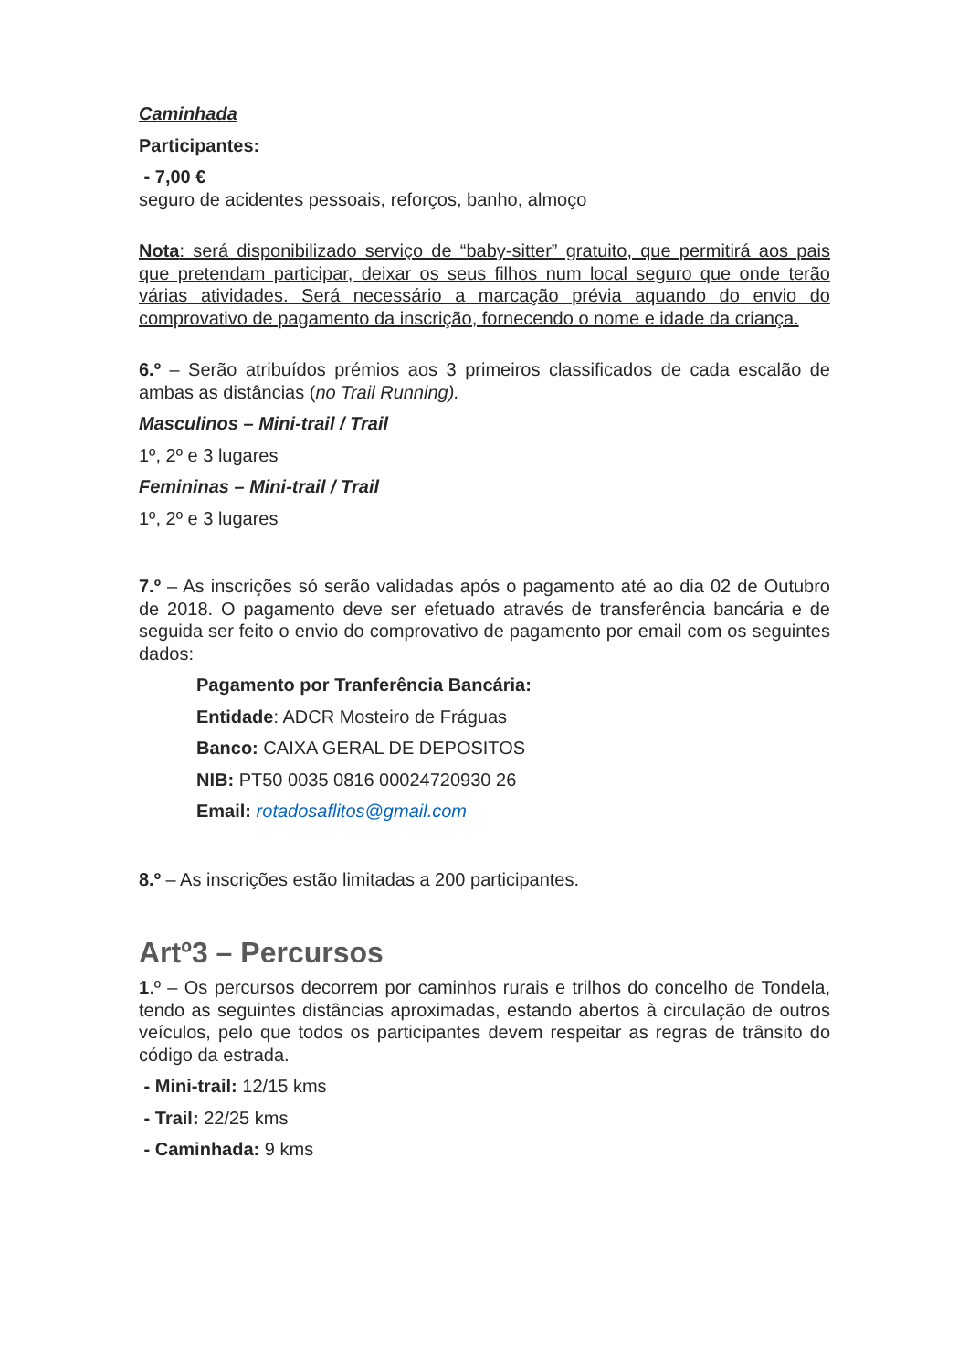Caminhada
Participantes:
- 7,00 €
seguro de acidentes pessoais, reforços, banho, almoço
Nota: será disponibilizado serviço de “baby-sitter” gratuito, que permitirá aos pais que pretendam participar, deixar os seus filhos num local seguro que onde terão várias atividades. Será necessário a marcação prévia aquando do envio do comprovativo de pagamento da inscrição, fornecendo o nome e idade da criança.
6.º – Serão atribuídos prémios aos 3 primeiros classificados de cada escalão de ambas as distâncias (no Trail Running).
Masculinos – Mini-trail / Trail
1º, 2º e 3 lugares
Femininas – Mini-trail / Trail
1º, 2º e 3 lugares
7.º – As inscrições só serão validadas após o pagamento até ao dia 02 de Outubro de 2018. O pagamento deve ser efetuado através de transferência bancária e de seguida ser feito o envio do comprovativo de pagamento por email com os seguintes dados:
Pagamento por Tranferência Bancária:
Entidade: ADCR Mosteiro de Fráguas
Banco: CAIXA GERAL DE DEPOSITOS
NIB: PT50 0035 0816 00024720930 26
Email: rotadosaflitos@gmail.com
8.º – As inscrições estão limitadas a 200 participantes.
Artº3 – Percursos
1.º – Os percursos decorrem por caminhos rurais e trilhos do concelho de Tondela, tendo as seguintes distâncias aproximadas, estando abertos à circulação de outros veículos, pelo que todos os participantes devem respeitar as regras de trânsito do código da estrada.
- Mini-trail: 12/15 kms
- Trail: 22/25 kms
- Caminhada: 9 kms